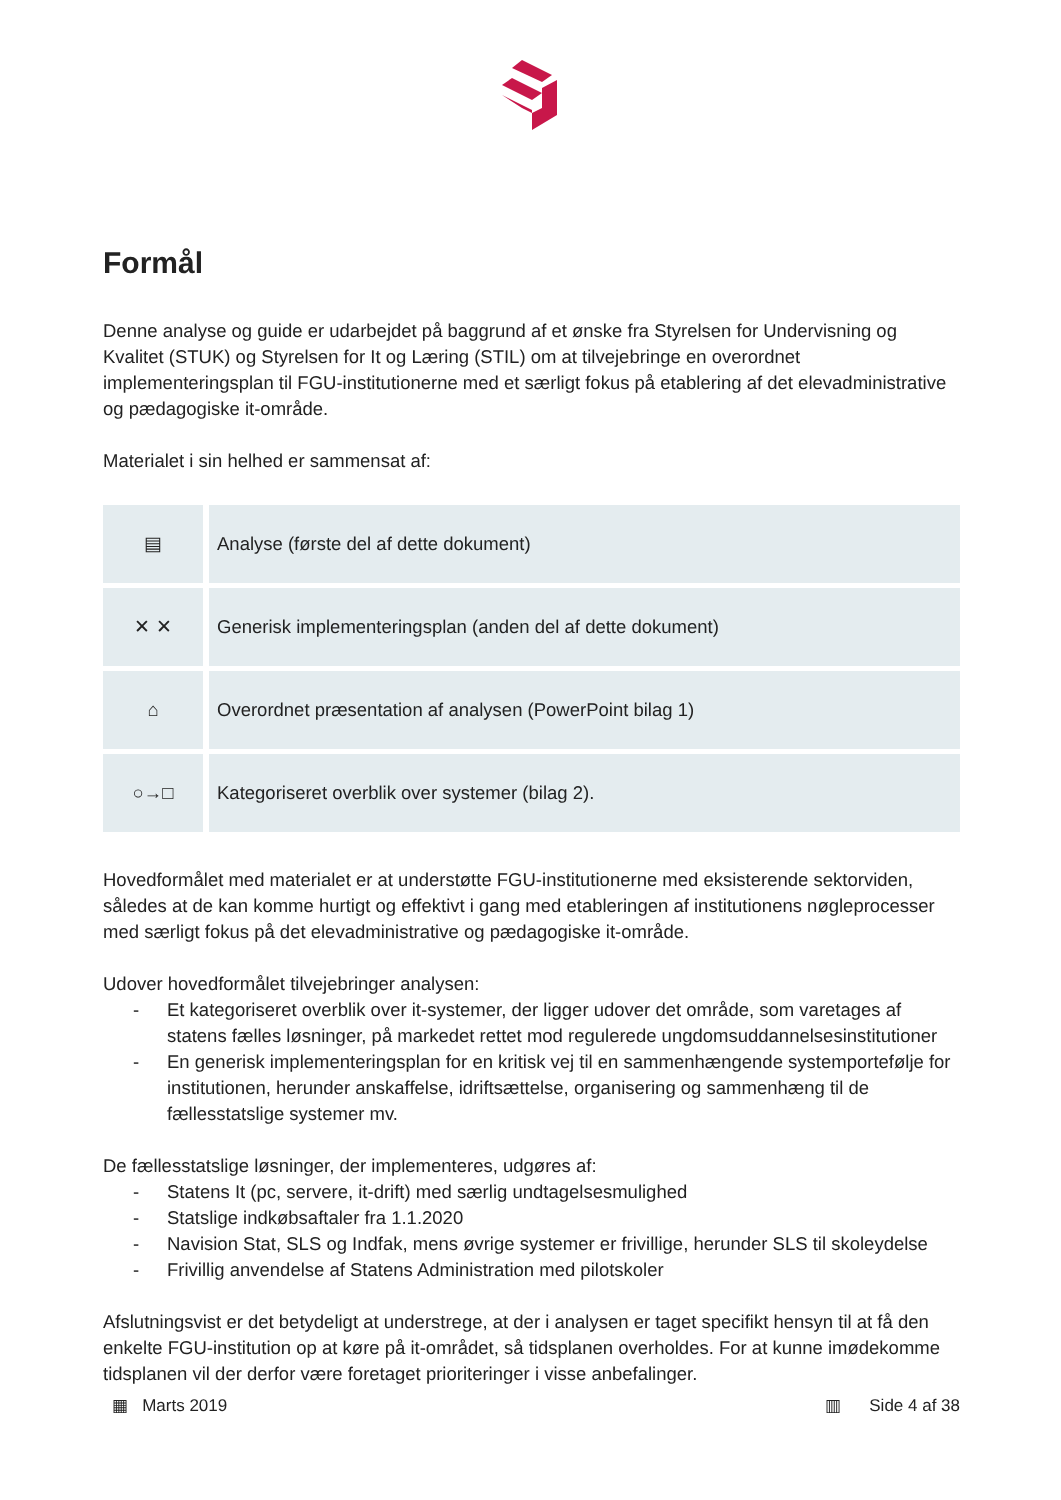Formål
Denne analyse og guide er udarbejdet på baggrund af et ønske fra Styrelsen for Undervisning og Kvalitet (STUK) og Styrelsen for It og Læring (STIL) om at tilvejebringe en overordnet implementeringsplan til FGU-institutionerne med et særligt fokus på etablering af det elevadministrative og pædagogiske it-område.
Materialet i sin helhed er sammensat af:
| ▤ | Analyse (første del af dette dokument) |
| ✕ ✕ | Generisk implementeringsplan (anden del af dette dokument) |
| ⌂ | Overordnet præsentation af analysen (PowerPoint bilag 1) |
| ○→□ | Kategoriseret overblik over systemer (bilag 2). |
Hovedformålet med materialet er at understøtte FGU-institutionerne med eksisterende sektorviden, således at de kan komme hurtigt og effektivt i gang med etableringen af institutionens nøgleprocesser med særligt fokus på det elevadministrative og pædagogiske it-område.
Udover hovedformålet tilvejebringer analysen:
- Et kategoriseret overblik over it-systemer, der ligger udover det område, som varetages af statens fælles løsninger, på markedet rettet mod regulerede ungdomsuddannelsesinstitutioner
- En generisk implementeringsplan for en kritisk vej til en sammenhængende systemportefølje for institutionen, herunder anskaffelse, idriftsættelse, organisering og sammenhæng til de fællesstatslige systemer mv.
De fællesstatslige løsninger, der implementeres, udgøres af:
- Statens It (pc, servere, it-drift) med særlig undtagelsesmulighed
- Statslige indkøbsaftaler fra 1.1.2020
- Navision Stat, SLS og Indfak, mens øvrige systemer er frivillige, herunder SLS til skoleydelse
- Frivillig anvendelse af Statens Administration med pilotskoler
Afslutningsvist er det betydeligt at understrege, at der i analysen er taget specifikt hensyn til at få den enkelte FGU-institution op at køre på it-området, så tidsplanen overholdes. For at kunne imødekomme tidsplanen vil der derfor være foretaget prioriteringer i visse anbefalinger.
▦ Marts 2019 ▥ Side 4 af 38